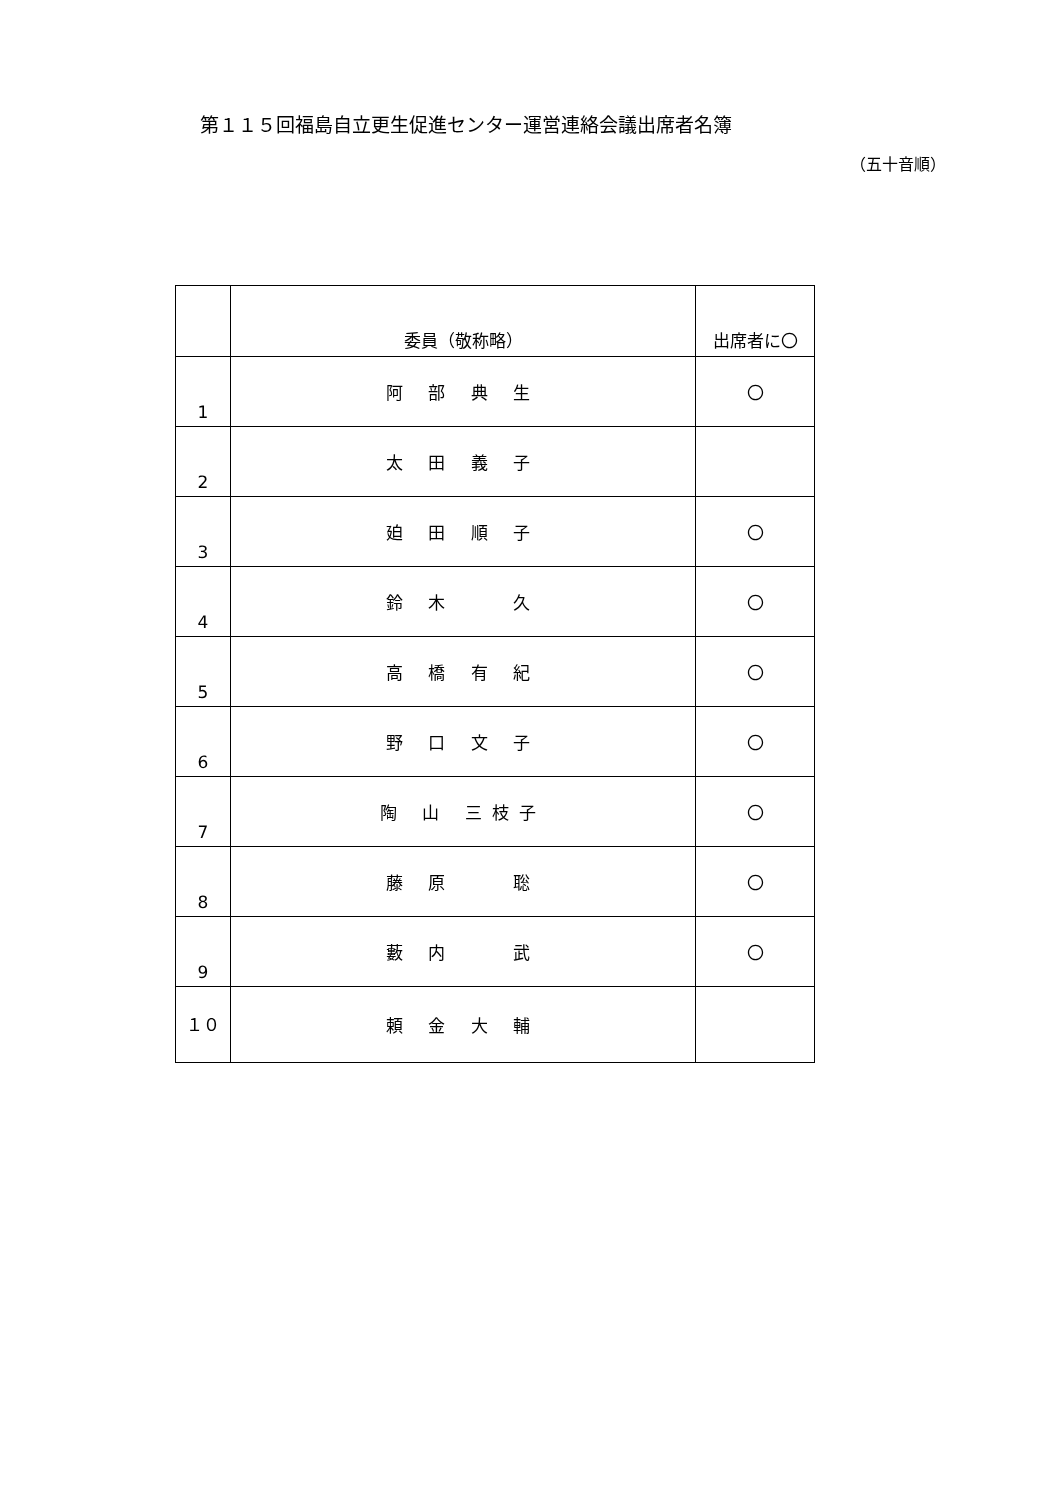第１１５回福島自立更生促進センター運営連絡会議出席者名簿
（五十音順）
| | 委員（敬称略） | 出席者に〇 |
| --- | --- | --- |
| 1 | 阿 部 典 生 | 〇 |
| 2 | 太 田 義 子 | |
| 3 | 廹 田 順 子 | 〇 |
| 4 | 鈴 木 久 | 〇 |
| 5 | 高 橋 有 紀 | 〇 |
| 6 | 野 口 文 子 | 〇 |
| 7 | 陶 山 三枝子 | 〇 |
| 8 | 藤 原 聡 | 〇 |
| 9 | 藪 内 武 | 〇 |
| １０ | 頼 金 大 輔 | |